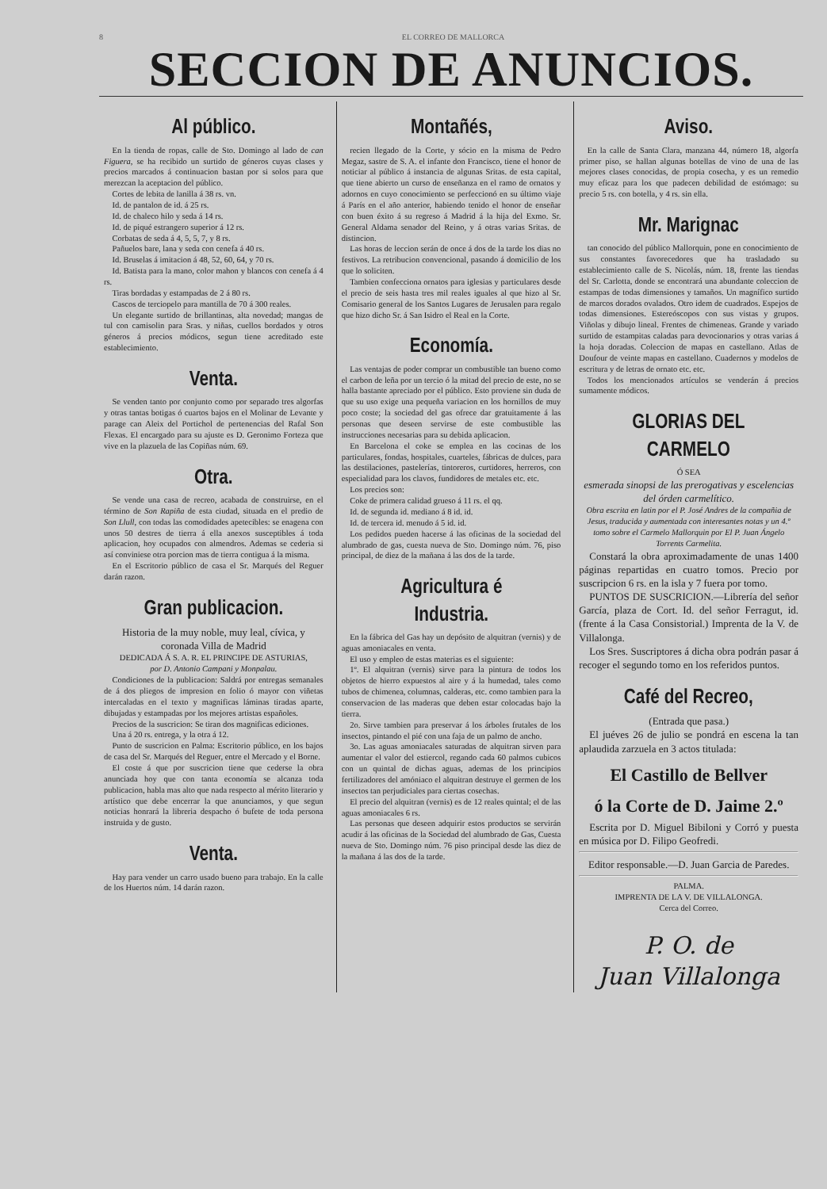8 EL CORREO DE MALLORCA
SECCION DE ANUNCIOS.
Al público.
En la tienda de ropas, calle de Sto. Domingo al lado de can Figuera, se ha recibido un surtido de géneros cuyas clases y precios marcados á continuacion bastan por si solos para que merezcan la aceptacion del público.
Cortes de lebita de lanilla á 38 rs. vn.
Id. de pantalon de id. á 25 rs.
Id. de chaleco hilo y seda á 14 rs.
Id. de piqué estrangero superior á 12 rs.
Corbatas de seda á 4, 5, 5, 7, y 8 rs.
Pañuelos bare, lana y seda con cenefa á 40 rs.
Id. Bruselas á imitacion á 48, 52, 60, 64, y 70 rs.
Id. Batista para la mano, color mahon y blancos con cenefa á 4 rs.
Tiras bordadas y estampadas de 2 á 80 rs.
Cascos de terciopelo para mantilla de 70 á 300 reales.
Un elegante surtido de brillantinas, alta novedad; mangas de tul con camisolin para Sras. y niñas, cuellos bordados y otros géneros á precios módicos, segun tiene acreditado este establecimiento.
Venta.
Se venden tanto por conjunto como por separado tres algorfas y otras tantas botigas ó cuartos bajos en el Molinar de Levante y parage can Aleix del Portichol de pertenencias del Rafal Son Flexas. El encargado para su ajuste es D. Geronimo Forteza que vive en la plazuela de las Copiñas núm. 69.
Otra.
Se vende una casa de recreo, acabada de construirse, en el término de Son Rapiña de esta ciudad, situada en el predio de Son Llull, con todas las comodidades apetecibles: se enagena con unos 50 destres de tierra á ella anexos susceptibles á toda aplicacion, hoy ocupados con almendros. Ademas se cederia si así conviniese otra porcion mas de tierra contigua á la misma.
En el Escritorio público de casa el Sr. Marqués del Reguer darán razon.
Gran publicacion.
Historia de la muy noble, muy leal, cívica, y coronada Villa de Madrid
DEDICADA Á S. A. R. EL PRINCIPE DE ASTURIAS,
por D. Antonio Campani y Monpalau.
Condiciones de la publicacion: Saldrá por entregas semanales de á dos pliegos de impresion en folio ó mayor con viñetas intercaladas en el texto y magnificas láminas tiradas aparte, dibujadas y estampadas por los mejores artistas españoles.
Precios de la suscricion: Se tiran dos magnificas ediciones.
Una á 20 rs. entrega, y la otra á 12.
Punto de suscricion en Palma: Escritorio público, en los bajos de casa del Sr. Marqués del Reguer, entre el Mercado y el Borne.
El coste á que por suscricion tiene que cederse la obra anunciada hoy que con tanta economía se alcanza toda publicacion, habla mas alto que nada respecto al mérito literario y artístico que debe encerrar la que anunciamos, y que segun noticias honrará la libreria despacho ó bufete de toda persona instruida y de gusto.
Venta.
Hay para vender un carro usado bueno para trabajo. En la calle de los Huertos núm. 14 darán razon.
Montañés,
recien llegado de la Corte, y sócio en la misma de Pedro Megaz, sastre de S. A. el infante don Francisco, tiene el honor de noticiar al público á instancia de algunas Sritas. de esta capital, que tiene abierto un curso de enseñanza en el ramo de ornatos y adornos en cuyo conocimiento se perfeccionó en su último viaje á París en el año anterior, habiendo tenido el honor de enseñar con buen éxito á su regreso á Madrid á la hija del Exmo. Sr. General Aldama senador del Reino, y á otras varias Sritas. de distincion.
Las horas de leccion serán de once á dos de la tarde los dias no festivos. La retribucion convencional, pasando á domicilio de los que lo soliciten.
Tambien confecciona ornatos para iglesias y particulares desde el precio de seis hasta tres mil reales iguales al que hizo al Sr. Comisario general de los Santos Lugares de Jerusalen para regalo que hizo dicho Sr. á San Isidro el Real en la Corte.
Economía.
Las ventajas de poder comprar un combustible tan bueno como el carbon de leña por un tercio ó la mitad del precio de este, no se halla bastante apreciado por el público. Esto proviene sin duda de que su uso exige una pequeña variacion en los hornillos de muy poco coste; la sociedad del gas ofrece dar gratuitamente á las personas que deseen servirse de este combustible las instrucciones necesarias para su debida aplicacion.
En Barcelona el coke se emplea en las cocinas de los particulares, fondas, hospitales, cuarteles, fábricas de dulces, para las destilaciones, pastelerías, tintoreros, curtidores, herreros, con especialidad para los clavos, fundidores de metales etc. etc.
Los precios son:
Coke de primera calidad grueso á 11 rs. el qq.
Id. de segunda id. mediano á 8 id. id.
Id. de tercera id. menudo á 5 id. id.
Los pedidos pueden hacerse á las oficinas de la sociedad del alumbrado de gas, cuesta nueva de Sto. Domingo núm. 76, piso principal, de diez de la mañana á las dos de la tarde.
Agricultura é Industria.
En la fábrica del Gas hay un depósito de alquitran (vernis) y de aguas amoniacales en venta.
El uso y empleo de estas materias es el siguiente:
1º. El alquitran (vernis) sirve para la pintura de todos los objetos de hierro expuestos al aire y á la humedad, tales como tubos de chimenea, columnas, calderas, etc. como tambien para la conservacion de las maderas que deben estar colocadas bajo la tierra.
2o. Sirve tambien para preservar á los árboles frutales de los insectos, pintando el pié con una faja de un palmo de ancho.
3o. Las aguas amoniacales saturadas de alquitran sirven para aumentar el valor del estiercol, regando cada 60 palmos cubicos con un quintal de dichas aguas, ademas de los principios fertilizadores del amóniaco el alquitran destruye el germen de los insectos tan perjudiciales para ciertas cosechas.
El precio del alquitran (vernis) es de 12 reales quintal; el de las aguas amoniacales 6 rs.
Las personas que deseen adquirir estos productos se servirán acudir á las oficinas de la Sociedad del alumbrado de Gas, Cuesta nueva de Sto. Domingo núm. 76 piso principal desde las diez de la mañana á las dos de la tarde.
Aviso.
En la calle de Santa Clara, manzana 44, número 18, algorfa primer piso, se hallan algunas botellas de vino de una de las mejores clases conocidas, de propia cosecha, y es un remedio muy eficaz para los que padecen debilidad de estómago: su precio 5 rs. con botella, y 4 rs. sin ella.
Mr. Marignac
tan conocido del público Mallorquin, pone en conocimiento de sus constantes favorecedores que ha trasladado su establecimiento calle de S. Nicolás, núm. 18, frente las tiendas del Sr. Carlotta, donde se encontrará una abundante coleccion de estampas de todas dimensiones y tamaños. Un magnífico surtido de marcos dorados ovalados. Otro idem de cuadrados. Espejos de todas dimensiones. Estereóscopos con sus vistas y grupos. Viñolas y dibujo lineal. Frentes de chimeneas. Grande y variado surtido de estampitas caladas para devocionarios y otras varias á la hoja doradas. Coleccion de mapas en castellano. Atlas de Doufour de veinte mapas en castellano. Cuadernos y modelos de escritura y de letras de ornato etc. etc.
Todos los mencionados artículos se venderán á precios sumamente módicos.
GLORIAS DEL CARMELO
Ó SEA
esmerada sinopsi de las prerogativas y escelencias del órden carmelítico.
Obra escrita en latin por el P. José Andres de la compañia de Jesus, traducida y aumentada con interesantes notas y un 4.º tomo sobre el Carmelo Mallorquin por El P. Juan Ángelo Torrents Carmelita.
Constará la obra aproximadamente de unas 1400 páginas repartidas en cuatro tomos. Precio por suscripcion 6 rs. en la isla y 7 fuera por tomo.
PUNTOS DE SUSCRICION.—Librería del señor García, plaza de Cort. Id. del señor Ferragut, id. (frente á la Casa Consistorial.) Imprenta de la V. de Villalonga.
Los Sres. Suscriptores á dicha obra podrán pasar á recoger el segundo tomo en los referidos puntos.
Café del Recreo,
(Entrada que pasa.)
El juéves 26 de julio se pondrá en escena la tan aplaudida zarzuela en 3 actos titulada:
El Castillo de Bellver
ó la Corte de D. Jaime 2.º
Escrita por D. Miguel Bibiloni y Corró y puesta en música por D. Filipo Geofredi.
Editor responsable.—D. Juan Garcia de Paredes.
PALMA.
IMPRENTA DE LA V. DE VILLALONGA.
Cerca del Correo.
P. O. de
Juan Villalonga